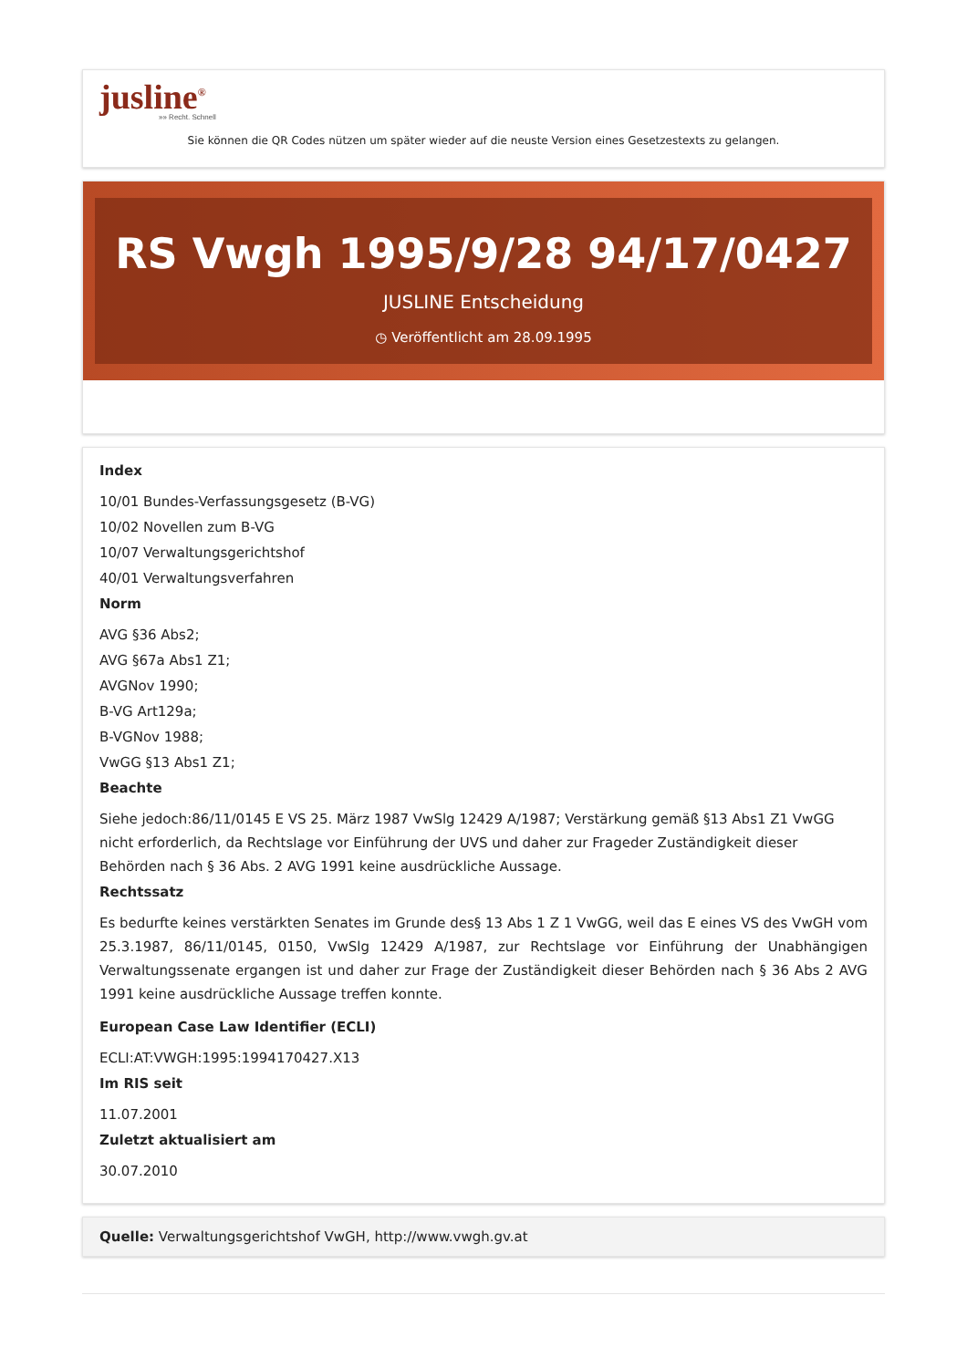jusline<sup>®</sup>
»» Recht. Schnell
Sie können die QR Codes nützen um später wieder auf die neuste Version eines Gesetzestexts zu gelangen.
RS Vwgh 1995/9/28 94/17/0427
JUSLINE Entscheidung
◷ Veröffentlicht am 28.09.1995
Index
10/01 Bundes-Verfassungsgesetz (B-VG)
10/02 Novellen zum B-VG
10/07 Verwaltungsgerichtshof
40/01 Verwaltungsverfahren
Norm
AVG §36 Abs2;
AVG §67a Abs1 Z1;
AVGNov 1990;
B-VG Art129a;
B-VGNov 1988;
VwGG §13 Abs1 Z1;
Beachte
Siehe jedoch:86/11/0145 E VS 25. März 1987 VwSlg 12429 A/1987; Verstärkung gemäß §13 Abs1 Z1 VwGG nicht erforderlich, da Rechtslage vor Einführung der UVS und daher zur Frageder Zuständigkeit dieser Behörden nach § 36 Abs. 2 AVG 1991 keine ausdrückliche Aussage.
Rechtssatz
Es bedurfte keines verstärkten Senates im Grunde des§ 13 Abs 1 Z 1 VwGG, weil das E eines VS des VwGH vom 25.3.1987, 86/11/0145, 0150, VwSlg 12429 A/1987, zur Rechtslage vor Einführung der Unabhängigen Verwaltungssenate ergangen ist und daher zur Frage der Zuständigkeit dieser Behörden nach § 36 Abs 2 AVG 1991 keine ausdrückliche Aussage treffen konnte.
European Case Law Identifier (ECLI)
ECLI:AT:VWGH:1995:1994170427.X13
Im RIS seit
11.07.2001
Zuletzt aktualisiert am
30.07.2010
Quelle: Verwaltungsgerichtshof VwGH, http://www.vwgh.gv.at